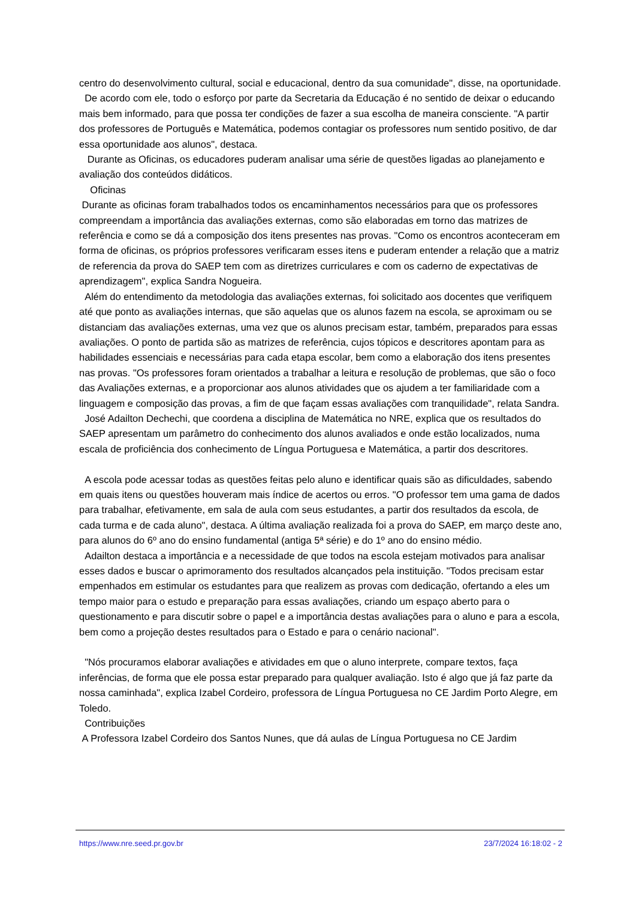centro do desenvolvimento cultural, social e educacional, dentro da sua comunidade", disse, na oportunidade. De acordo com ele, todo o esforço por parte da Secretaria da Educação é no sentido de deixar o educando mais bem informado, para que possa ter condições de fazer a sua escolha de maneira consciente. "A partir dos professores de Português e Matemática, podemos contagiar os professores num sentido positivo, de dar essa oportunidade aos alunos", destaca. Durante as Oficinas, os educadores puderam analisar uma série de questões ligadas ao planejamento e avaliação dos conteúdos didáticos. Oficinas Durante as oficinas foram trabalhados todos os encaminhamentos necessários para que os professores compreendam a importância das avaliações externas, como são elaboradas em torno das matrizes de referência e como se dá a composição dos itens presentes nas provas. "Como os encontros aconteceram em forma de oficinas, os próprios professores verificaram esses itens e puderam entender a relação que a matriz de referencia da prova do SAEP tem com as diretrizes curriculares e com os caderno de expectativas de aprendizagem", explica Sandra Nogueira. Além do entendimento da metodologia das avaliações externas, foi solicitado aos docentes que verifiquem até que ponto as avaliações internas, que são aquelas que os alunos fazem na escola, se aproximam ou se distanciam das avaliações externas, uma vez que os alunos precisam estar, também, preparados para essas avaliações. O ponto de partida são as matrizes de referência, cujos tópicos e descritores apontam para as habilidades essenciais e necessárias para cada etapa escolar, bem como a elaboração dos itens presentes nas provas. "Os professores foram orientados a trabalhar a leitura e resolução de problemas, que são o foco das Avaliações externas, e a proporcionar aos alunos atividades que os ajudem a ter familiaridade com a linguagem e composição das provas, a fim de que façam essas avaliações com tranquilidade", relata Sandra. José Adailton Dechechi, que coordena a disciplina de Matemática no NRE, explica que os resultados do SAEP apresentam um parâmetro do conhecimento dos alunos avaliados e onde estão localizados, numa escala de proficiência dos conhecimento de Língua Portuguesa e Matemática, a partir dos descritores. A escola pode acessar todas as questões feitas pelo aluno e identificar quais são as dificuldades, sabendo em quais itens ou questões houveram mais índice de acertos ou erros. "O professor tem uma gama de dados para trabalhar, efetivamente, em sala de aula com seus estudantes, a partir dos resultados da escola, de cada turma e de cada aluno", destaca. A última avaliação realizada foi a prova do SAEP, em março deste ano, para alunos do 6º ano do ensino fundamental (antiga 5ª série) e do 1º ano do ensino médio. Adailton destaca a importância e a necessidade de que todos na escola estejam motivados para analisar esses dados e buscar o aprimoramento dos resultados alcançados pela instituição. "Todos precisam estar empenhados em estimular os estudantes para que realizem as provas com dedicação, ofertando a eles um tempo maior para o estudo e preparação para essas avaliações, criando um espaço aberto para o questionamento e para discutir sobre o papel e a importância destas avaliações para o aluno e para a escola, bem como a projeção destes resultados para o Estado e para o cenário nacional". "Nós procuramos elaborar avaliações e atividades em que o aluno interprete, compare textos, faça inferências, de forma que ele possa estar preparado para qualquer avaliação. Isto é algo que já faz parte da nossa caminhada", explica Izabel Cordeiro, professora de Língua Portuguesa no CE Jardim Porto Alegre, em Toledo. Contribuições A Professora Izabel Cordeiro dos Santos Nunes, que dá aulas de Língua Portuguesa no CE Jardim
https://www.nre.seed.pr.gov.br 23/7/2024 16:18:02 - 2